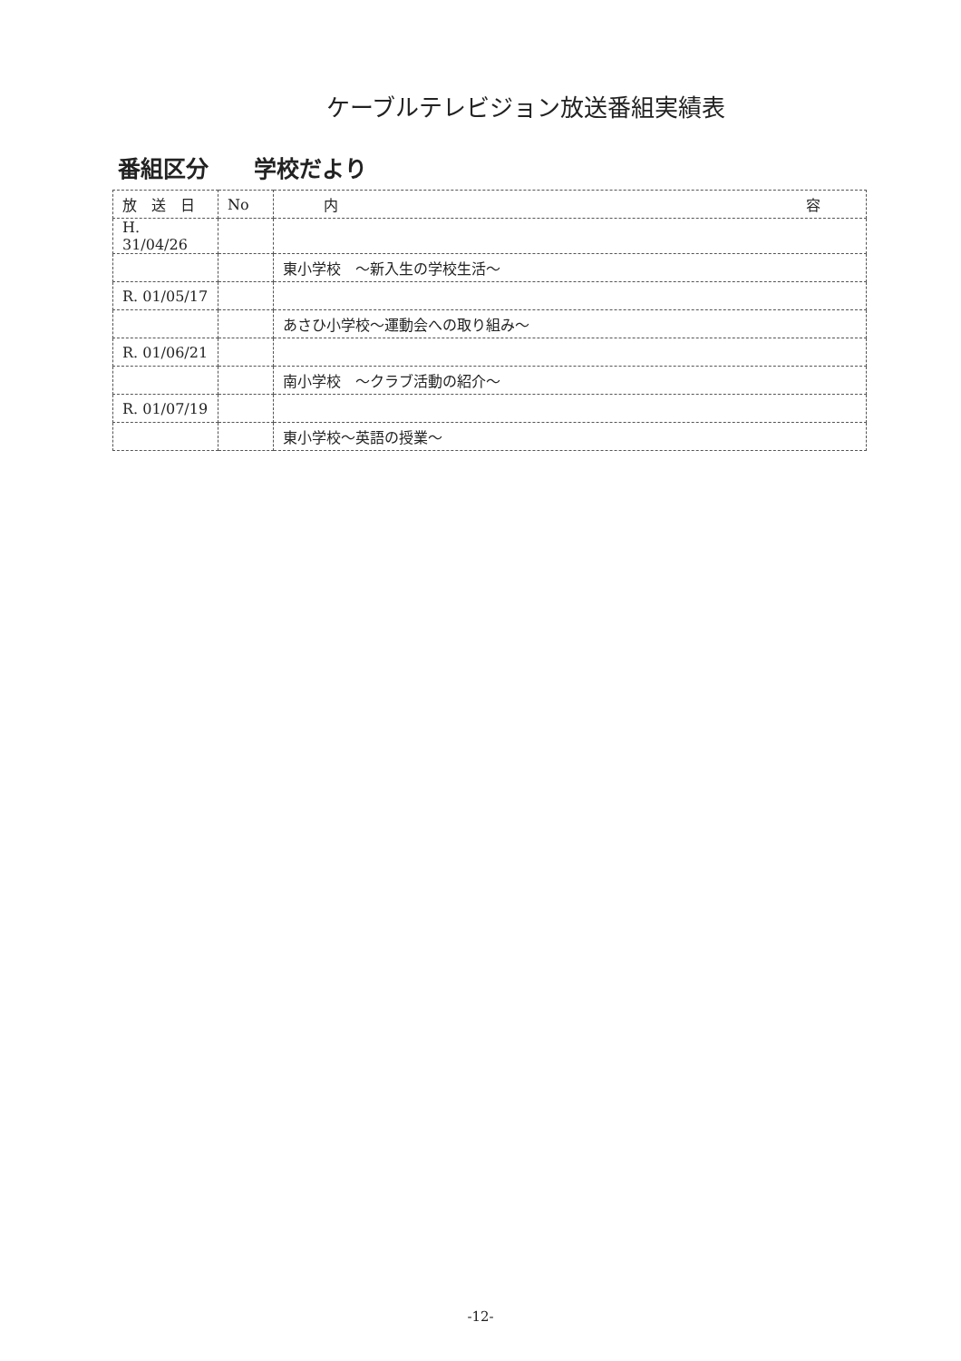ケーブルテレビジョン放送番組実績表
番組区分　　学校だより
| 放 送 日 | No | 内 容 |
| --- | --- | --- |
| H. 31/04/26 | | |
| | | 東小学校 ～新入生の学校生活～ |
| R. 01/05/17 | | |
| | | あさひ小学校～運動会への取り組み～ |
| R. 01/06/21 | | |
| | | 南小学校 ～クラブ活動の紹介～ |
| R. 01/07/19 | | |
| | | 東小学校～英語の授業～ |
-12-